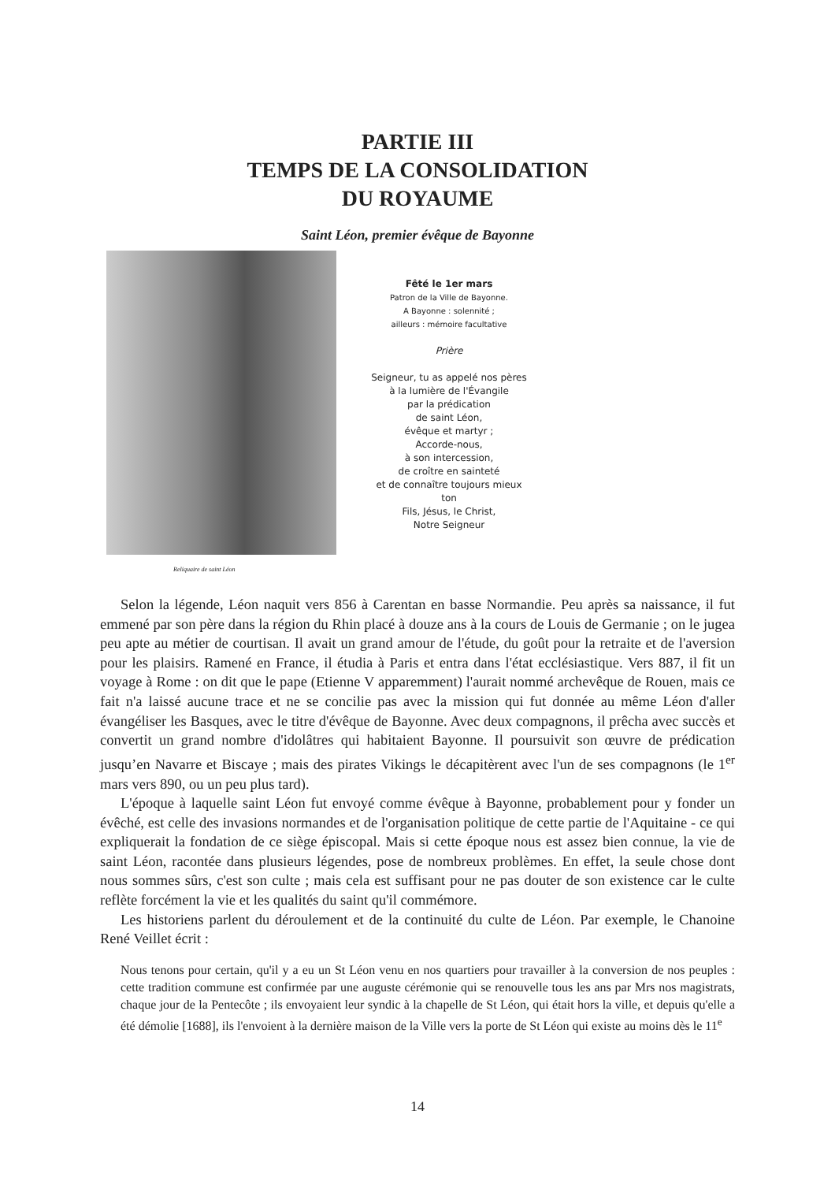PARTIE III
TEMPS DE LA CONSOLIDATION
DU ROYAUME
Saint Léon, premier évêque de Bayonne
Reliquaire de saint Léon
Fêté le 1er mars
Patron de la Ville de Bayonne.
A Bayonne : solennité ;
ailleurs : mémoire facultative
Prière
Seigneur, tu as appelé nos pères
à la lumière de l'Évangile
par la prédication
de saint Léon,
évêque et martyr ;
Accorde-nous,
à son intercession,
de croître en sainteté
et de connaître toujours mieux
ton
Fils, Jésus, le Christ,
Notre Seigneur
Selon la légende, Léon naquit vers 856 à Carentan en basse Normandie. Peu après sa naissance, il fut emmené par son père dans la région du Rhin placé à douze ans à la cours de Louis de Germanie ; on le jugea peu apte au métier de courtisan. Il avait un grand amour de l'étude, du goût pour la retraite et de l'aversion pour les plaisirs. Ramené en France, il étudia à Paris et entra dans l'état ecclésiastique. Vers 887, il fit un voyage à Rome : on dit que le pape (Etienne V apparemment) l'aurait nommé archevêque de Rouen, mais ce fait n'a laissé aucune trace et ne se concilie pas avec la mission qui fut donnée au même Léon d'aller évangéliser les Basques, avec le titre d'évêque de Bayonne. Avec deux compagnons, il prêcha avec succès et convertit un grand nombre d'idolâtres qui habitaient Bayonne. Il poursuivit son œuvre de prédication jusqu’en Navarre et Biscaye ; mais des pirates Vikings le décapitèrent avec l'un de ses compagnons (le 1<sup>er</sup> mars vers 890, ou un peu plus tard).
L'époque à laquelle saint Léon fut envoyé comme évêque à Bayonne, probablement pour y fonder un évêché, est celle des invasions normandes et de l'organisation politique de cette partie de l'Aquitaine - ce qui expliquerait la fondation de ce siège épiscopal. Mais si cette époque nous est assez bien connue, la vie de saint Léon, racontée dans plusieurs légendes, pose de nombreux problèmes. En effet, la seule chose dont nous sommes sûrs, c'est son culte ; mais cela est suffisant pour ne pas douter de son existence car le culte reflète forcément la vie et les qualités du saint qu'il commémore.
Les historiens parlent du déroulement et de la continuité du culte de Léon. Par exemple, le Chanoine René Veillet écrit :
Nous tenons pour certain, qu'il y a eu un St Léon venu en nos quartiers pour travailler à la conversion de nos peuples : cette tradition commune est confirmée par une auguste cérémonie qui se renouvelle tous les ans par Mrs nos magistrats, chaque jour de la Pentecôte ; ils envoyaient leur syndic à la chapelle de St Léon, qui était hors la ville, et depuis qu'elle a été démolie [1688], ils l'envoient à la dernière maison de la Ville vers la porte de St Léon qui existe au moins dès le 11<sup>e</sup>
14